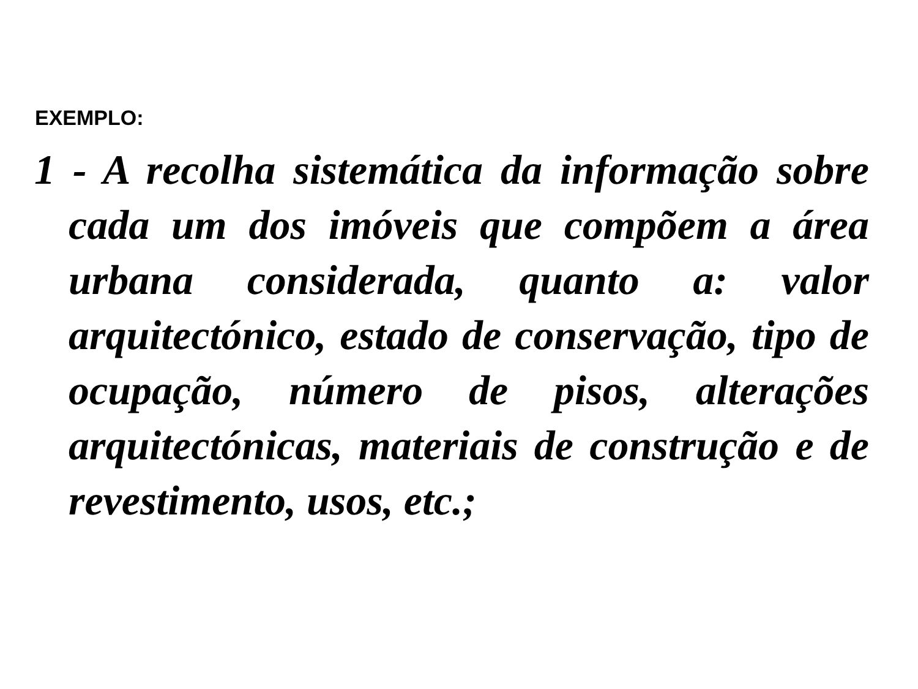EXEMPLO:
1 - A recolha sistemática da informação sobre cada um dos imóveis que compõem a área urbana considerada, quanto a: valor arquitectónico, estado de conservação, tipo de ocupação, número de pisos, alterações arquitectónicas, materiais de construção e de revestimento, usos, etc.;